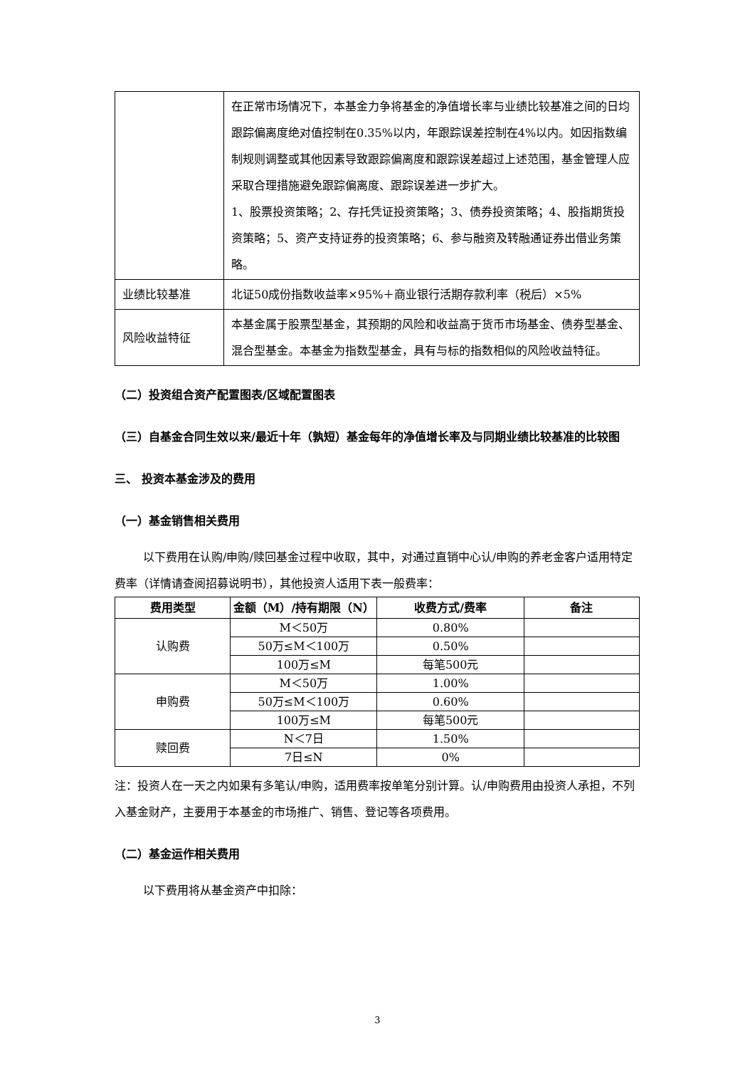| | 在正常市场情况下，本基金力争将基金的净值增长率与业绩比较基准之间的日均跟踪偏离度绝对值控制在0.35%以内，年跟踪误差控制在4%以内。如因指数编制规则调整或其他因素导致跟踪偏离度和跟踪误差超过上述范围，基金管理人应采取合理措施避免跟踪偏离度、跟踪误差进一步扩大。 1、股票投资策略；2、存托凭证投资策略；3、债券投资策略；4、股指期货投资策略；5、资产支持证券的投资策略；6、参与融资及转融通证券出借业务策略。 |
| 业绩比较基准 | 北证50成份指数收益率×95%＋商业银行活期存款利率（税后）×5% |
| 风险收益特征 | 本基金属于股票型基金，其预期的风险和收益高于货币市场基金、债券型基金、混合型基金。本基金为指数型基金，具有与标的指数相似的风险收益特征。 |
（二）投资组合资产配置图表/区域配置图表
（三）自基金合同生效以来/最近十年（孰短）基金每年的净值增长率及与同期业绩比较基准的比较图
三、 投资本基金涉及的费用
（一）基金销售相关费用
以下费用在认购/申购/赎回基金过程中收取，其中，对通过直销中心认/申购的养老金客户适用特定费率（详情请查阅招募说明书），其他投资人适用下表一般费率：
| 费用类型 | 金额（M）/持有期限（N） | 收费方式/费率 | 备注 |
| --- | --- | --- | --- |
| 认购费 | M＜50万 | 0.80% | |
| | 50万≤M＜100万 | 0.50% | |
| | 100万≤M | 每笔500元 | |
| 申购费 | M＜50万 | 1.00% | |
| | 50万≤M＜100万 | 0.60% | |
| | 100万≤M | 每笔500元 | |
| 赎回费 | N＜7日 | 1.50% | |
| | 7日≤N | 0% | |
注：投资人在一天之内如果有多笔认/申购，适用费率按单笔分别计算。认/申购费用由投资人承担，不列入基金财产，主要用于本基金的市场推广、销售、登记等各项费用。
（二）基金运作相关费用
以下费用将从基金资产中扣除：
3